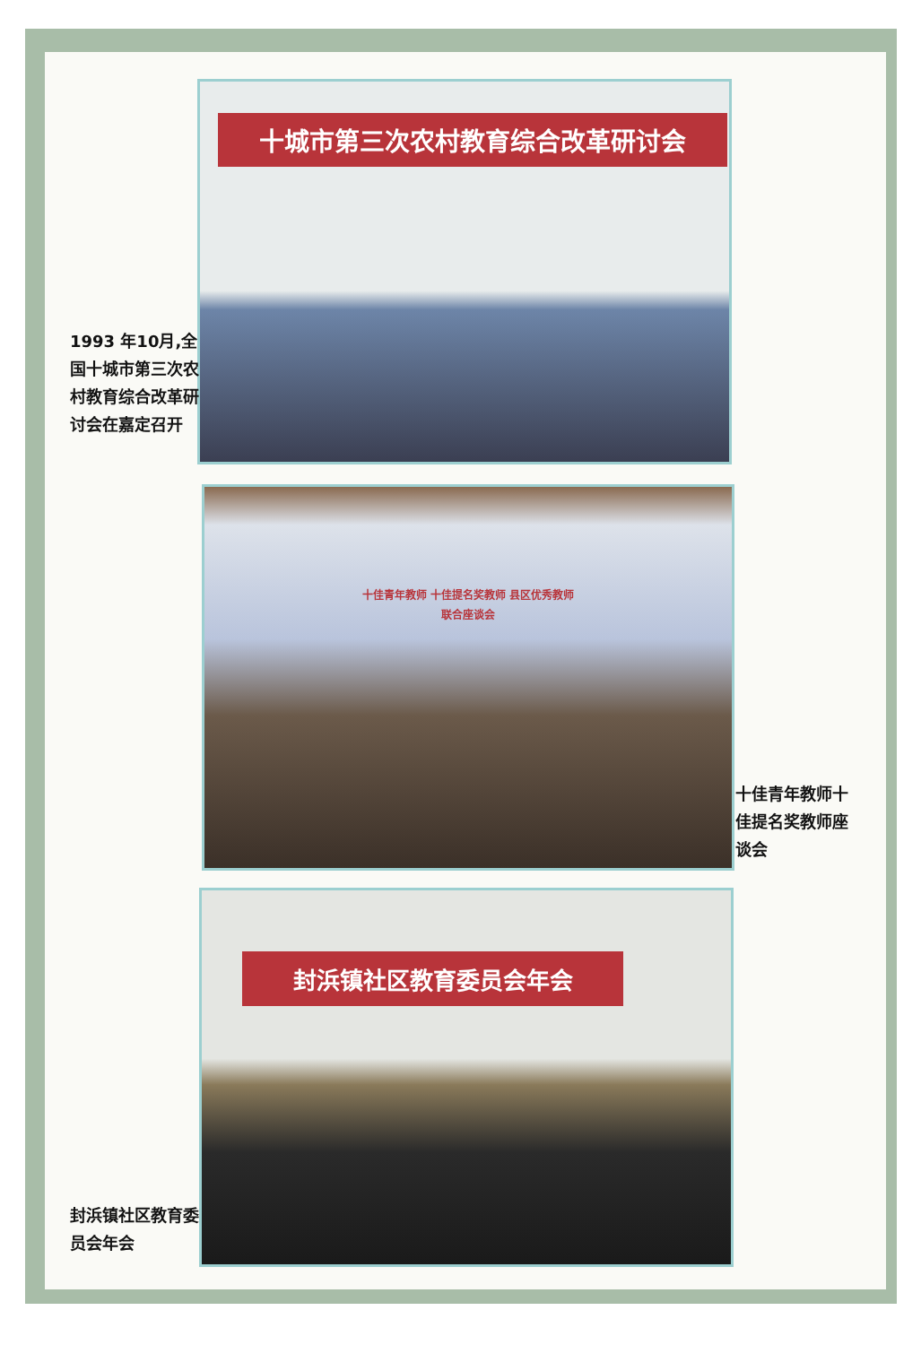十城市第三次农村教育综合改革研讨会
1993 年10月,全国十城市第三次农村教育综合改革研讨会在嘉定召开
十佳青年教师 十佳提名奖教师 县区优秀教师
联合座谈会
十佳青年教师十佳提名奖教师座谈会
封浜镇社区教育委员会年会
封浜镇社区教育委员会年会